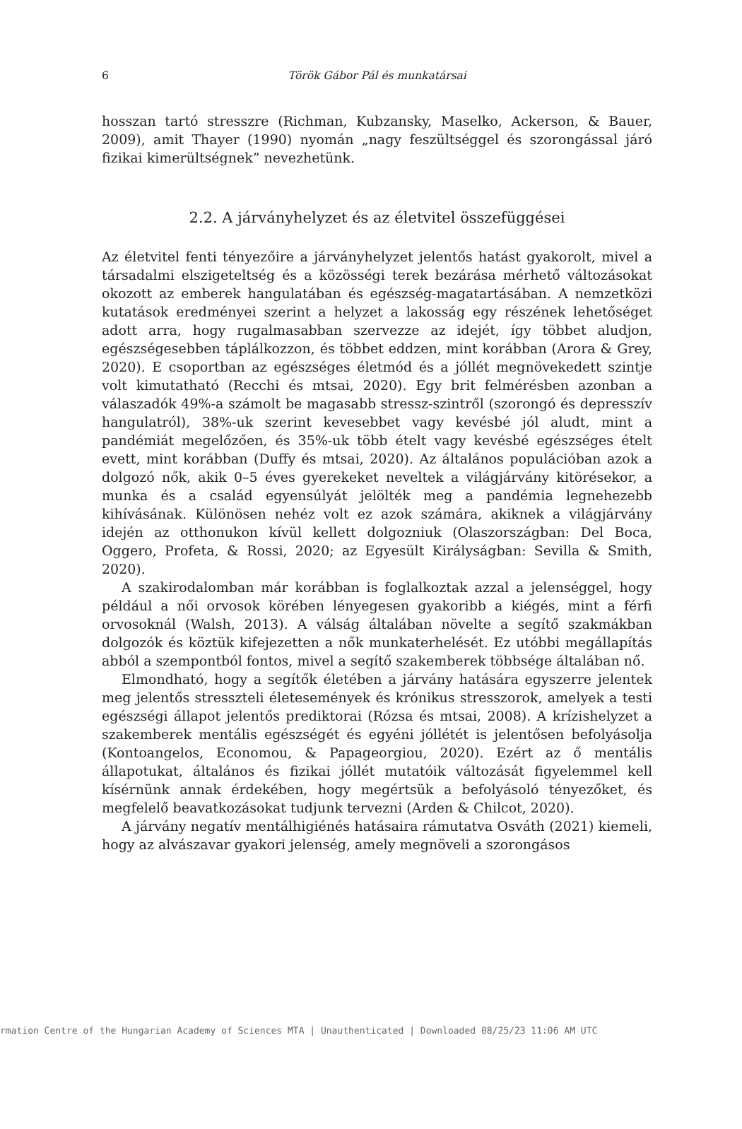6 Török Gábor Pál és munkatársai
hosszan tartó stresszre (Richman, Kubzansky, Maselko, Ackerson, & Bauer, 2009), amit Thayer (1990) nyomán „nagy feszültséggel és szorongással járó fizikai kimerültségnek” nevezhetünk.
2.2. A járványhelyzet és az életvitel összefüggései
Az életvitel fenti tényezőire a járványhelyzet jelentős hatást gyakorolt, mivel a társadalmi elszigeteltség és a közösségi terek bezárása mérhető változásokat okozott az emberek hangulatában és egészség-magatartásában. A nemzetközi kutatások eredményei szerint a helyzet a lakosság egy részének lehetőséget adott arra, hogy rugalmasabban szervezze az idejét, így többet aludjon, egészségesebben táplálkozzon, és többet eddzen, mint korábban (Arora & Grey, 2020). E csoportban az egészséges életmód és a jóllét megnövekedett szintje volt kimutatható (Recchi és mtsai, 2020). Egy brit felmérésben azonban a válaszadók 49%-a számolt be magasabb stressz-szintről (szorongó és depresszív hangulatról), 38%-uk szerint kevesebbet vagy kevésbé jól aludt, mint a pandémiát megelőzően, és 35%-uk több ételt vagy kevésbé egészséges ételt evett, mint korábban (Duffy és mtsai, 2020). Az általános populációban azok a dolgozó nők, akik 0–5 éves gyerekeket neveltek a világjárvány kitörésekor, a munka és a család egyensúlyát jelölték meg a pandémia legnehezebb kihívásának. Különösen nehéz volt ez azok számára, akiknek a világjárvány idején az otthonukon kívül kellett dolgozniuk (Olaszországban: Del Boca, Oggero, Profeta, & Rossi, 2020; az Egyesült Királyságban: Sevilla & Smith, 2020).
A szakirodalomban már korábban is foglalkoztak azzal a jelenséggel, hogy például a női orvosok körében lényegesen gyakoribb a kiégés, mint a férfi orvosoknál (Walsh, 2013). A válság általában növelte a segítő szakmákban dolgozók és köztük kifejezetten a nők munkaterhelését. Ez utóbbi megállapítás abból a szempontból fontos, mivel a segítő szakemberek többsége általában nő.
Elmondható, hogy a segítők életében a járvány hatására egyszerre jelentek meg jelentős stresszteli életesemények és krónikus stresszorok, amelyek a testi egészségi állapot jelentős prediktorai (Rózsa és mtsai, 2008). A krízishelyzet a szakemberek mentális egészségét és egyéni jóllétét is jelentősen befolyásolja (Kontoangelos, Economou, & Papageorgiou, 2020). Ezért az ő mentális állapotukat, általános és fizikai jóllét mutatóik változását figyelemmel kell kísérnünk annak érdekében, hogy megértsük a befolyásoló tényezőket, és megfelelő beavatkozásokat tudjunk tervezni (Arden & Chilcot, 2020).
A járvány negatív mentálhigiénés hatásaira rámutatva Osváth (2021) kiemeli, hogy az alvászavar gyakori jelenség, amely megnöveli a szorongásos
rmation Centre of the Hungarian Academy of Sciences MTA | Unauthenticated | Downloaded 08/25/23 11:06 AM UTC